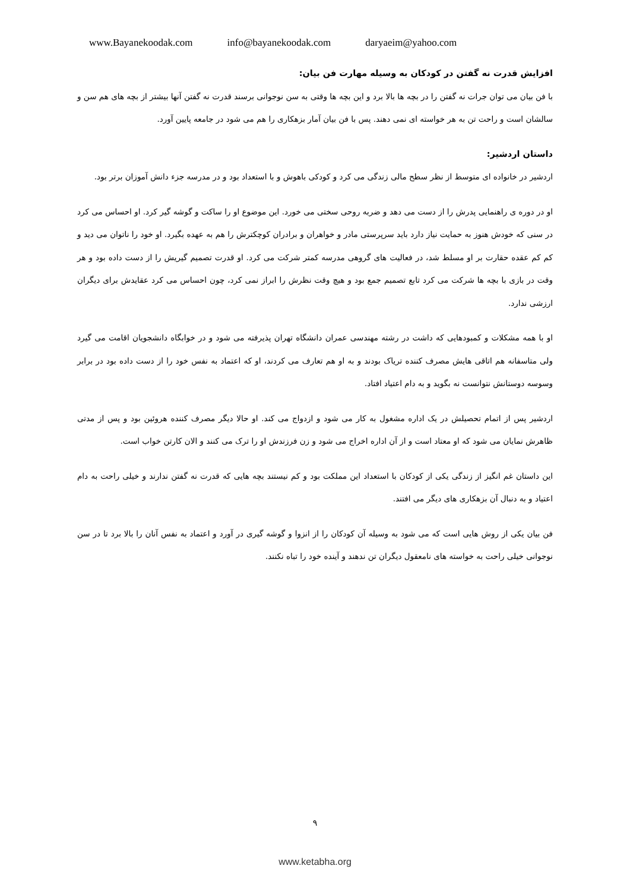www.Bayanekoodak.com info@bayanekoodak.com daryaeim@yahoo.com
افزایش قدرت نه گفتن در کودکان به وسیله مهارت فن بیان:
با فن بیان می توان جرات نه گفتن را در بچه ها بالا برد و این بچه ها وقتی به سن نوجوانی برسند قدرت نه گفتن آنها بیشتر از بچه های هم سن و سالشان است و راحت تن به هر خواسته ای نمی دهند. پس با فن بیان آمار بزهکاری را هم می شود در جامعه پایین آورد.
داستان اردشیر:
اردشیر در خانواده ای متوسط از نظر سطح مالی زندگی می کرد و کودکی باهوش و با استعداد بود و در مدرسه جزء دانش آموزان برتر بود.
او در دوره ی راهنمایی پدرش را از دست می دهد و ضربه روحی سختی می خورد. این موضوع او را ساکت و گوشه گیر کرد. او احساس می کرد در سنی که خودش هنوز به حمایت نیاز دارد باید سرپرستی مادر و خواهران و برادران کوچکترش را هم به عهده بگیرد. او خود را ناتوان می دید و کم کم عقده حقارت بر او مسلط شد، در فعالیت های گروهی مدرسه کمتر شرکت می کرد. او قدرت تصمیم گیریش را از دست داده بود و هر وقت در بازی با بچه ها شرکت می کرد تابع تصمیم جمع بود و هیچ وقت نظرش را ابراز نمی کرد، چون احساس می کرد عقایدش برای دیگران ارزشی ندارد.
او با همه مشکلات و کمبودهایی که داشت در رشته مهندسی عمران دانشگاه تهران پذیرفته می شود و در خوابگاه دانشجویان اقامت می گیرد ولی متاسفانه هم اتاقی هایش مصرف کننده تریاک بودند و به او هم تعارف می کردند، او که اعتماد به نفس خود را از دست داده بود در برابر وسوسه دوستانش نتوانست نه بگوید و به دام اعتیاد افتاد.
اردشیر پس از اتمام تحصیلش در یک اداره مشغول به کار می شود و ازدواج می کند. او حالا دیگر مصرف کننده هروئین بود و پس از مدتی ظاهرش نمایان می شود که او معتاد است و از آن اداره اخراج می شود و زن فرزندش او را ترک می کنند و الان کارتن خواب است.
این داستان غم انگیز از زندگی یکی از کودکان با استعداد این مملکت بود و کم نیستند بچه هایی که قدرت نه گفتن ندارند و خیلی راحت به دام اعتیاد و به دنبال آن بزهکاری های دیگر می افتند.
فن بیان یکی از روش هایی است که می شود به وسیله آن کودکان را از انزوا و گوشه گیری در آورد و اعتماد به نفس آنان را بالا برد تا در سن نوجوانی خیلی راحت به خواسته های نامعقول دیگران تن ندهند و آینده خود را تباه نکنند.
۹
www.ketabha.org